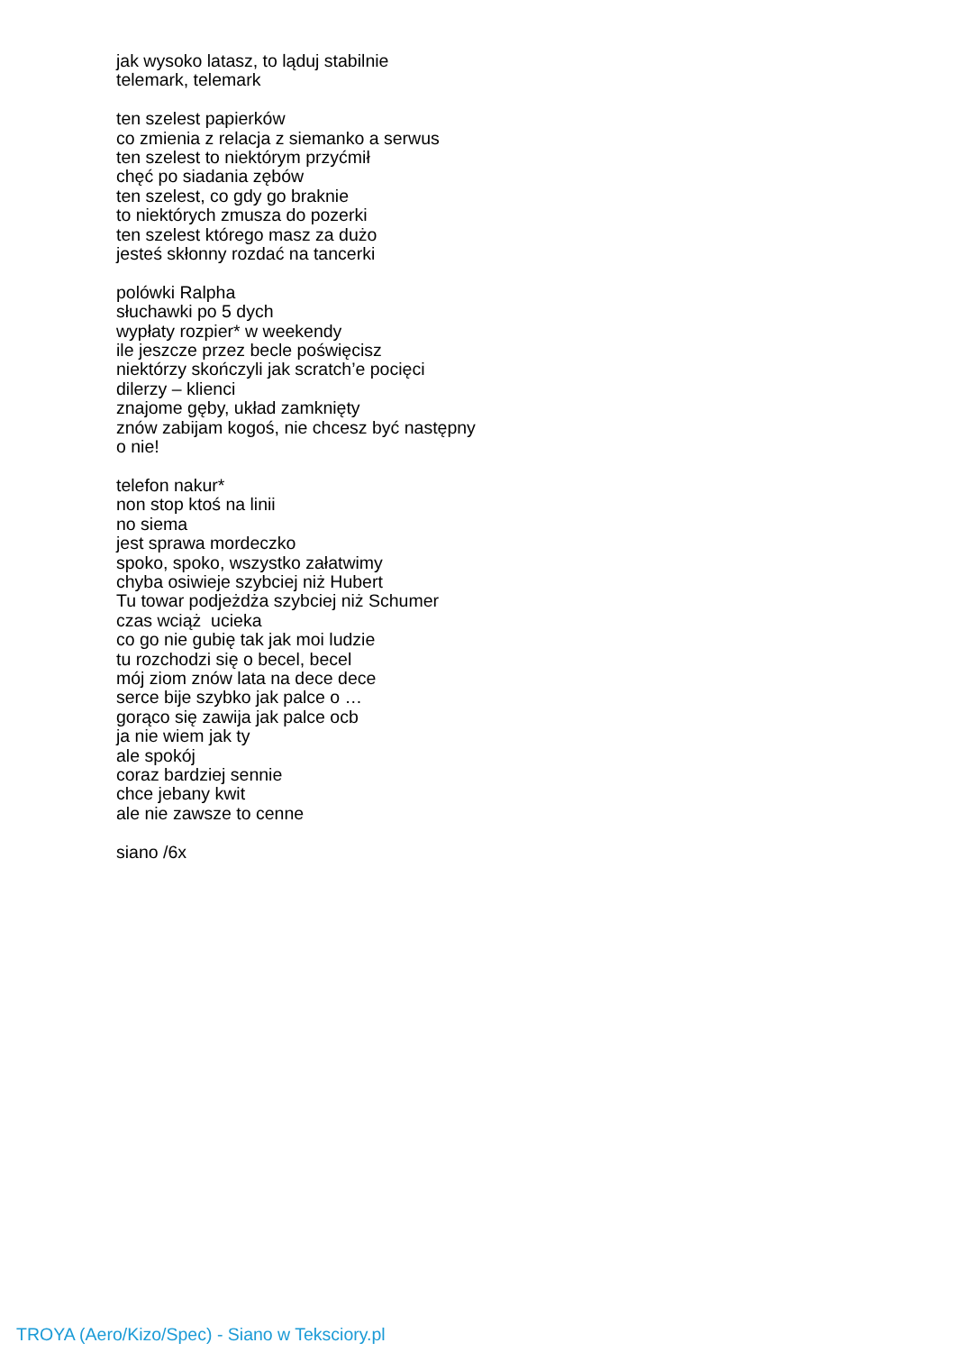jak wysoko latasz, to ląduj stabilnie
telemark, telemark
ten szelest papierków
co zmienia z relacja z siemanko a serwus
ten szelest to niektórym przyćmił
chęć po siadania zębów
ten szelest, co gdy go braknie
to niektórych zmusza do pozerki
ten szelest którego masz za dużo
jesteś skłonny rozdać na tancerki
polówki Ralpha
słuchawki po 5 dych
wypłaty rozpier* w weekendy
ile jeszcze przez becle poświęcisz
niektórzy skończyli jak scratch’e pocięci
dilerzy – klienci
znajome gęby, układ zamknięty
znów zabijam kogoś, nie chcesz być następny
o nie!
telefon nakur*
non stop ktoś na linii
no siema
jest sprawa mordeczko
spoko, spoko, wszystko załatwimy
chyba osiwieje szybciej niż Hubert
Tu towar podjeżdża szybciej niż Schumer
czas wciąż ucieka
co go nie gubię tak jak moi ludzie
tu rozchodzi się o becel, becel
mój ziom znów lata na dece dece
serce bije szybko jak palce o …
gorąco się zawija jak palce ocb
ja nie wiem jak ty
ale spokój
coraz bardziej sennie
chce jebany kwit
ale nie zawsze to cenne
siano /6x
TROYA (Aero/Kizo/Spec) - Siano w Teksciory.pl